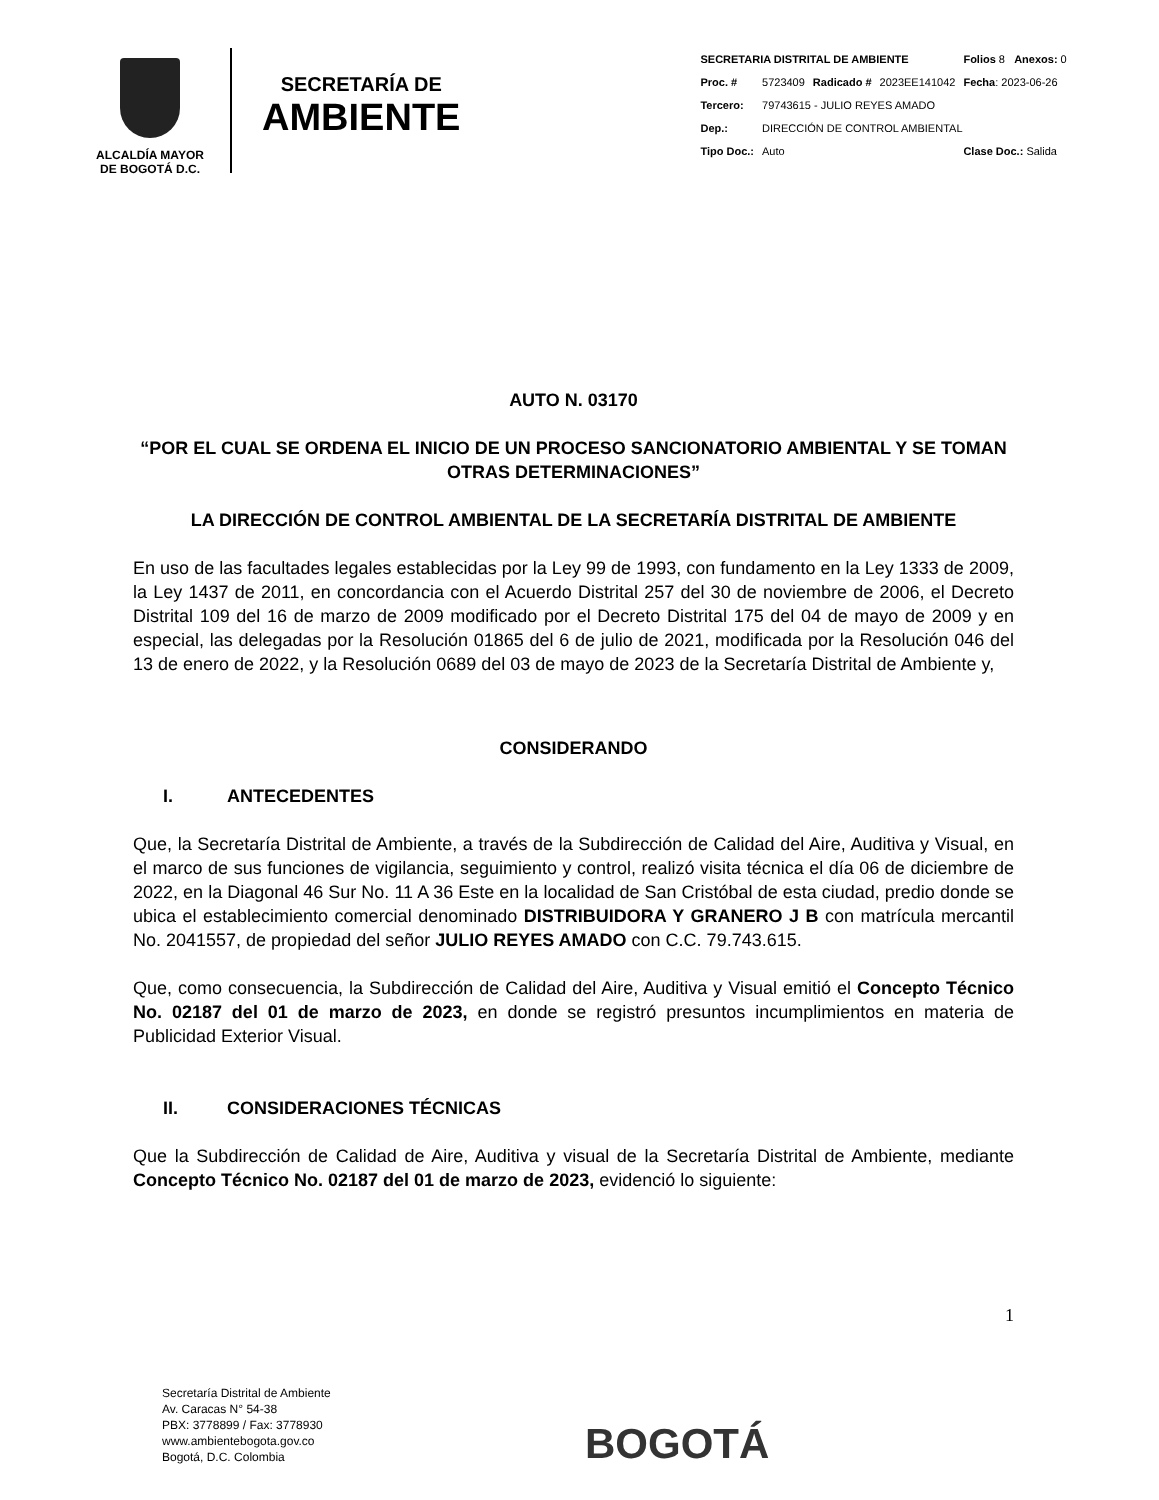ALCALDÍA MAYOR
DE BOGOTÁ D.C.
SECRETARÍA DE
AMBIENTE
| SECRETARIA DISTRITAL DE AMBIENTE | | | | Folios 8 Anexos: 0 |
| Proc. # | 5723409 | Radicado # | 2023EE141042 | Fecha : 2023-06-26 |
| Tercero: | 79743615 - JULIO REYES AMADO | | | |
| Dep.: | DIRECCIÓN DE CONTROL AMBIENTAL | | | |
| Tipo Doc.: | Auto | | | Clase Doc.: Salida |
AUTO N. 03170
“POR EL CUAL SE ORDENA EL INICIO DE UN PROCESO SANCIONATORIO AMBIENTAL Y SE TOMAN OTRAS DETERMINACIONES”
LA DIRECCIÓN DE CONTROL AMBIENTAL DE LA SECRETARÍA DISTRITAL DE AMBIENTE
En uso de las facultades legales establecidas por la Ley 99 de 1993, con fundamento en la Ley 1333 de 2009, la Ley 1437 de 2011, en concordancia con el Acuerdo Distrital 257 del 30 de noviembre de 2006, el Decreto Distrital 109 del 16 de marzo de 2009 modificado por el Decreto Distrital 175 del 04 de mayo de 2009 y en especial, las delegadas por la Resolución 01865 del 6 de julio de 2021, modificada por la Resolución 046 del 13 de enero de 2022, y la Resolución 0689 del 03 de mayo de 2023 de la Secretaría Distrital de Ambiente y,
CONSIDERANDO
I. ANTECEDENTES
Que, la Secretaría Distrital de Ambiente, a través de la Subdirección de Calidad del Aire, Auditiva y Visual, en el marco de sus funciones de vigilancia, seguimiento y control, realizó visita técnica el día 06 de diciembre de 2022, en la Diagonal 46 Sur No. 11 A 36 Este en la localidad de San Cristóbal de esta ciudad, predio donde se ubica el establecimiento comercial denominado DISTRIBUIDORA Y GRANERO J B con matrícula mercantil No. 2041557, de propiedad del señor JULIO REYES AMADO con C.C. 79.743.615.
Que, como consecuencia, la Subdirección de Calidad del Aire, Auditiva y Visual emitió el Concepto Técnico No. 02187 del 01 de marzo de 2023, en donde se registró presuntos incumplimientos en materia de Publicidad Exterior Visual.
II. CONSIDERACIONES TÉCNICAS
Que la Subdirección de Calidad de Aire, Auditiva y visual de la Secretaría Distrital de Ambiente, mediante Concepto Técnico No. 02187 del 01 de marzo de 2023, evidenció lo siguiente:
1
Secretaría Distrital de Ambiente
Av. Caracas N° 54-38
PBX: 3778899 / Fax: 3778930
www.ambientebogota.gov.co
Bogotá, D.C. Colombia
BOGOTÁ